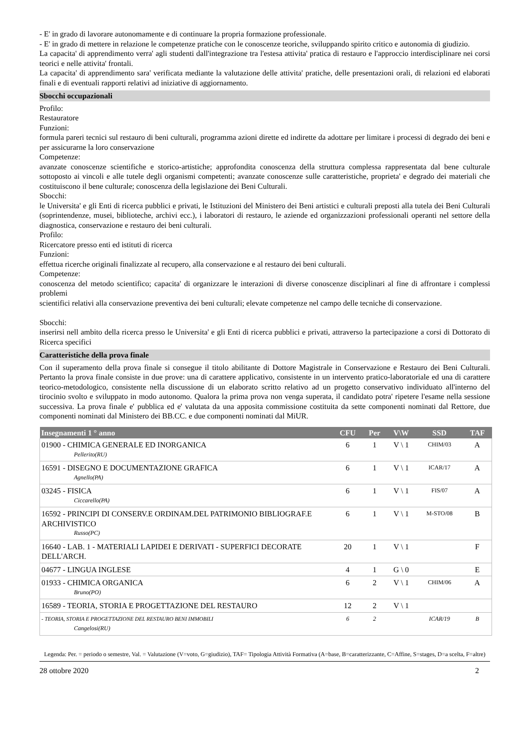- E' in grado di lavorare autonomamente e di continuare la propria formazione professionale.
- E' in grado di mettere in relazione le competenze pratiche con le conoscenze teoriche, sviluppando spirito critico e autonomia di giudizio.
La capacita' di apprendimento verra' agli studenti dall'integrazione tra l'estesa attivita' pratica di restauro e l'approccio interdisciplinare nei corsi teorici e nelle attivita' frontali.
La capacita' di apprendimento sara' verificata mediante la valutazione delle attivita' pratiche, delle presentazioni orali, di relazioni ed elaborati finali e di eventuali rapporti relativi ad iniziative di aggiornamento.
Sbocchi occupazionali
Profilo:
Restauratore
Funzioni:
formula pareri tecnici sul restauro di beni culturali, programma azioni dirette ed indirette da adottare per limitare i processi di degrado dei beni e per assicurarne la loro conservazione
Competenze:
avanzate conoscenze scientifiche e storico-artistiche; approfondita conoscenza della struttura complessa rappresentata dal bene culturale sottoposto ai vincoli e alle tutele degli organismi competenti; avanzate conoscenze sulle caratteristiche, proprieta' e degrado dei materiali che costituiscono il bene culturale; conoscenza della legislazione dei Beni Culturali.
Sbocchi:
le Universita' e gli Enti di ricerca pubblici e privati, le Istituzioni del Ministero dei Beni artistici e culturali preposti alla tutela dei Beni Culturali (soprintendenze, musei, biblioteche, archivi ecc.), i laboratori di restauro, le aziende ed organizzazioni professionali operanti nel settore della diagnostica, conservazione e restauro dei beni culturali.
Profilo:
Ricercatore presso enti ed istituti di ricerca
Funzioni:
effettua ricerche originali finalizzate al recupero, alla conservazione e al restauro dei beni culturali.
Competenze:
conoscenza del metodo scientifico; capacita' di organizzare le interazioni di diverse conoscenze disciplinari al fine di affrontare i complessi problemi
scientifici relativi alla conservazione preventiva dei beni culturali; elevate competenze nel campo delle tecniche di conservazione.
Sbocchi:
inserirsi nell ambito della ricerca presso le Universita' e gli Enti di ricerca pubblici e privati, attraverso la partecipazione a corsi di Dottorato di Ricerca specifici
Caratteristiche della prova finale
Con il superamento della prova finale si consegue il titolo abilitante di Dottore Magistrale in Conservazione e Restauro dei Beni Culturali. Pertanto la prova finale consiste in due prove: una di carattere applicativo, consistente in un intervento pratico-laboratoriale ed una di carattere teorico-metodologico, consistente nella discussione di un elaborato scritto relativo ad un progetto conservativo individuato all'interno del tirocinio svolto e sviluppato in modo autonomo. Qualora la prima prova non venga superata, il candidato potra' ripetere l'esame nella sessione successiva. La prova finale e' pubblica ed e' valutata da una apposita commissione costituita da sette componenti nominati dal Rettore, due componenti nominati dal Ministero dei BB.CC. e due componenti nominati dal MiUR.
| Insegnamenti 1 ° anno | CFU | Per | V\W | SSD | TAF |
| --- | --- | --- | --- | --- | --- |
| 01900 - CHIMICA GENERALE ED INORGANICA Pellerito(RU) | 6 | 1 | V \ 1 | CHIM/03 | A |
| 16591 - DISEGNO E DOCUMENTAZIONE GRAFICA Agnello(PA) | 6 | 1 | V \ 1 | ICAR/17 | A |
| 03245 - FISICA Ciccarello(PA) | 6 | 1 | V \ 1 | FIS/07 | A |
| 16592 - PRINCIPI DI CONSERV.E ORDINAM.DEL PATRIMONIO BIBLIOGRAF.E ARCHIVISTICO Russo(PC) | 6 | 1 | V \ 1 | M-STO/08 | B |
| 16640 - LAB. 1 - MATERIALI LAPIDEI E DERIVATI - SUPERFICI DECORATE DELL'ARCH. | 20 | 1 | V \ 1 | | F |
| 04677 - LINGUA INGLESE | 4 | 1 | G \ 0 | | E |
| 01933 - CHIMICA ORGANICA Bruno(PO) | 6 | 2 | V \ 1 | CHIM/06 | A |
| 16589 - TEORIA, STORIA E PROGETTAZIONE DEL RESTAURO | 12 | 2 | V \ 1 | | |
| - TEORIA, STORIA E PROGETTAZIONE DEL RESTAURO BENI IMMOBILI Cangelosi(RU) | 6 | 2 | | ICAR/19 | B |
Legenda: Per. = periodo o semestre, Val. = Valutazione (V=voto, G=giudizio), TAF= Tipologia Attività Formativa (A=base, B=caratterizzante, C=Affine, S=stages, D=a scelta, F=altre)
28 ottobre 2020 2